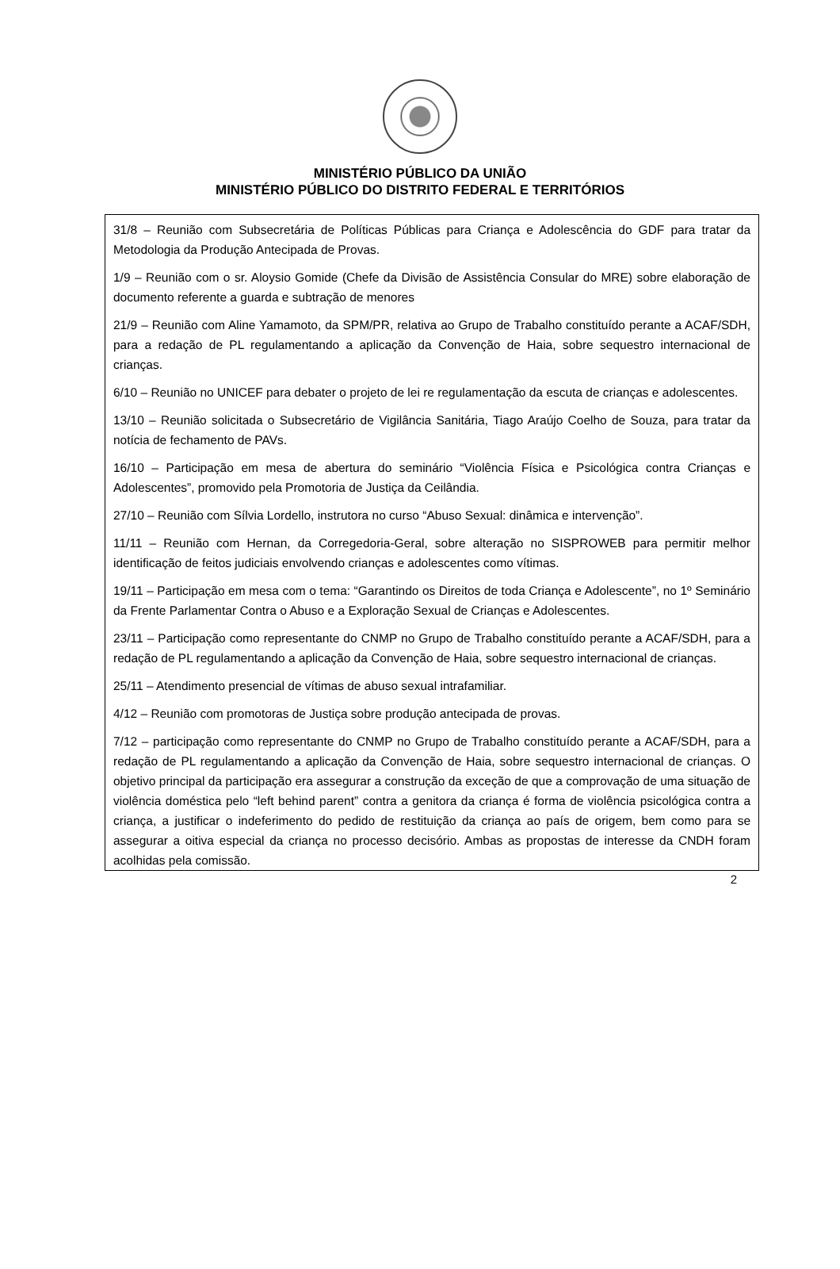MINISTÉRIO PÚBLICO DA UNIÃO
MINISTÉRIO PÚBLICO DO DISTRITO FEDERAL E TERRITÓRIOS
31/8 – Reunião com Subsecretária de Políticas Públicas para Criança e Adolescência do GDF para tratar da Metodologia da Produção Antecipada de Provas.
1/9 – Reunião com o sr. Aloysio Gomide (Chefe da Divisão de Assistência Consular do MRE) sobre elaboração de documento referente a guarda e subtração de menores
21/9 – Reunião com Aline Yamamoto, da SPM/PR, relativa ao Grupo de Trabalho constituído perante a ACAF/SDH, para a redação de PL regulamentando a aplicação da Convenção de Haia, sobre sequestro internacional de crianças.
6/10 – Reunião no UNICEF para debater o projeto de lei re regulamentação da escuta de crianças e adolescentes.
13/10 – Reunião solicitada o Subsecretário de Vigilância Sanitária, Tiago Araújo Coelho de Souza, para tratar da notícia de fechamento de PAVs.
16/10 – Participação em mesa de abertura do seminário “Violência Física e Psicológica contra Crianças e Adolescentes”, promovido pela Promotoria de Justiça da Ceilândia.
27/10 – Reunião com Sílvia Lordello, instrutora no curso “Abuso Sexual: dinâmica e intervenção”.
11/11 – Reunião com Hernan, da Corregedoria-Geral, sobre alteração no SISPROWEB para permitir melhor identificação de feitos judiciais envolvendo crianças e adolescentes como vítimas.
19/11 – Participação em mesa com o tema: “Garantindo os Direitos de toda Criança e Adolescente”, no 1º Seminário da Frente Parlamentar Contra o Abuso e a Exploração Sexual de Crianças e Adolescentes.
23/11 – Participação como representante do CNMP no Grupo de Trabalho constituído perante a ACAF/SDH, para a redação de PL regulamentando a aplicação da Convenção de Haia, sobre sequestro internacional de crianças.
25/11 – Atendimento presencial de vítimas de abuso sexual intrafamiliar.
4/12 – Reunião com promotoras de Justiça sobre produção antecipada de provas.
7/12 – participação como representante do CNMP no Grupo de Trabalho constituído perante a ACAF/SDH, para a redação de PL regulamentando a aplicação da Convenção de Haia, sobre sequestro internacional de crianças. O objetivo principal da participação era assegurar a construção da exceção de que a comprovação de uma situação de violência doméstica pelo “left behind parent” contra a genitora da criança é forma de violência psicológica contra a criança, a justificar o indeferimento do pedido de restituição da criança ao país de origem, bem como para se assegurar a oitiva especial da criança no processo decisório. Ambas as propostas de interesse da CNDH foram acolhidas pela comissão.
2